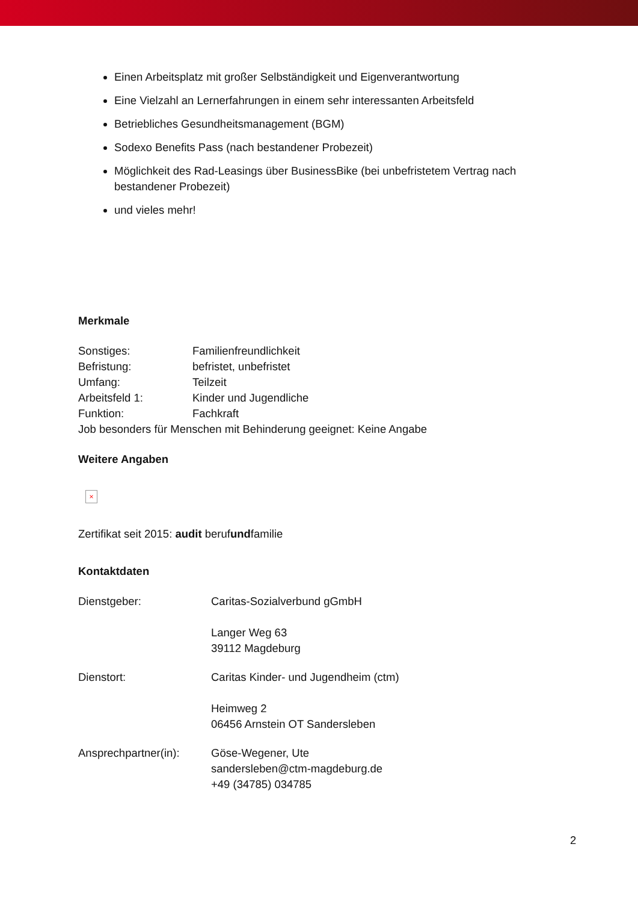Einen Arbeitsplatz mit großer Selbständigkeit und Eigenverantwortung
Eine Vielzahl an Lernerfahrungen in einem sehr interessanten Arbeitsfeld
Betriebliches Gesundheitsmanagement (BGM)
Sodexo Benefits Pass (nach bestandener Probezeit)
Möglichkeit des Rad-Leasings über BusinessBike (bei unbefristetem Vertrag nach bestandener Probezeit)
und vieles mehr!
Merkmale
Sonstiges: Familienfreundlichkeit
Befristung: befristet, unbefristet
Umfang: Teilzeit
Arbeitsfeld 1: Kinder und Jugendliche
Funktion: Fachkraft
Job besonders für Menschen mit Behinderung geeignet: Keine Angabe
Weitere Angaben
×
Zertifikat seit 2015: audit berufundfamilie
Kontaktdaten
Dienstgeber: Caritas-Sozialverbund gGmbH
Langer Weg 63
39112 Magdeburg
Dienstort: Caritas Kinder- und Jugendheim (ctm)
Heimweg 2
06456 Arnstein OT Sandersleben
Ansprechpartner(in): Göse-Wegener, Ute
sandersleben@ctm-magdeburg.de
+49 (34785) 034785
2